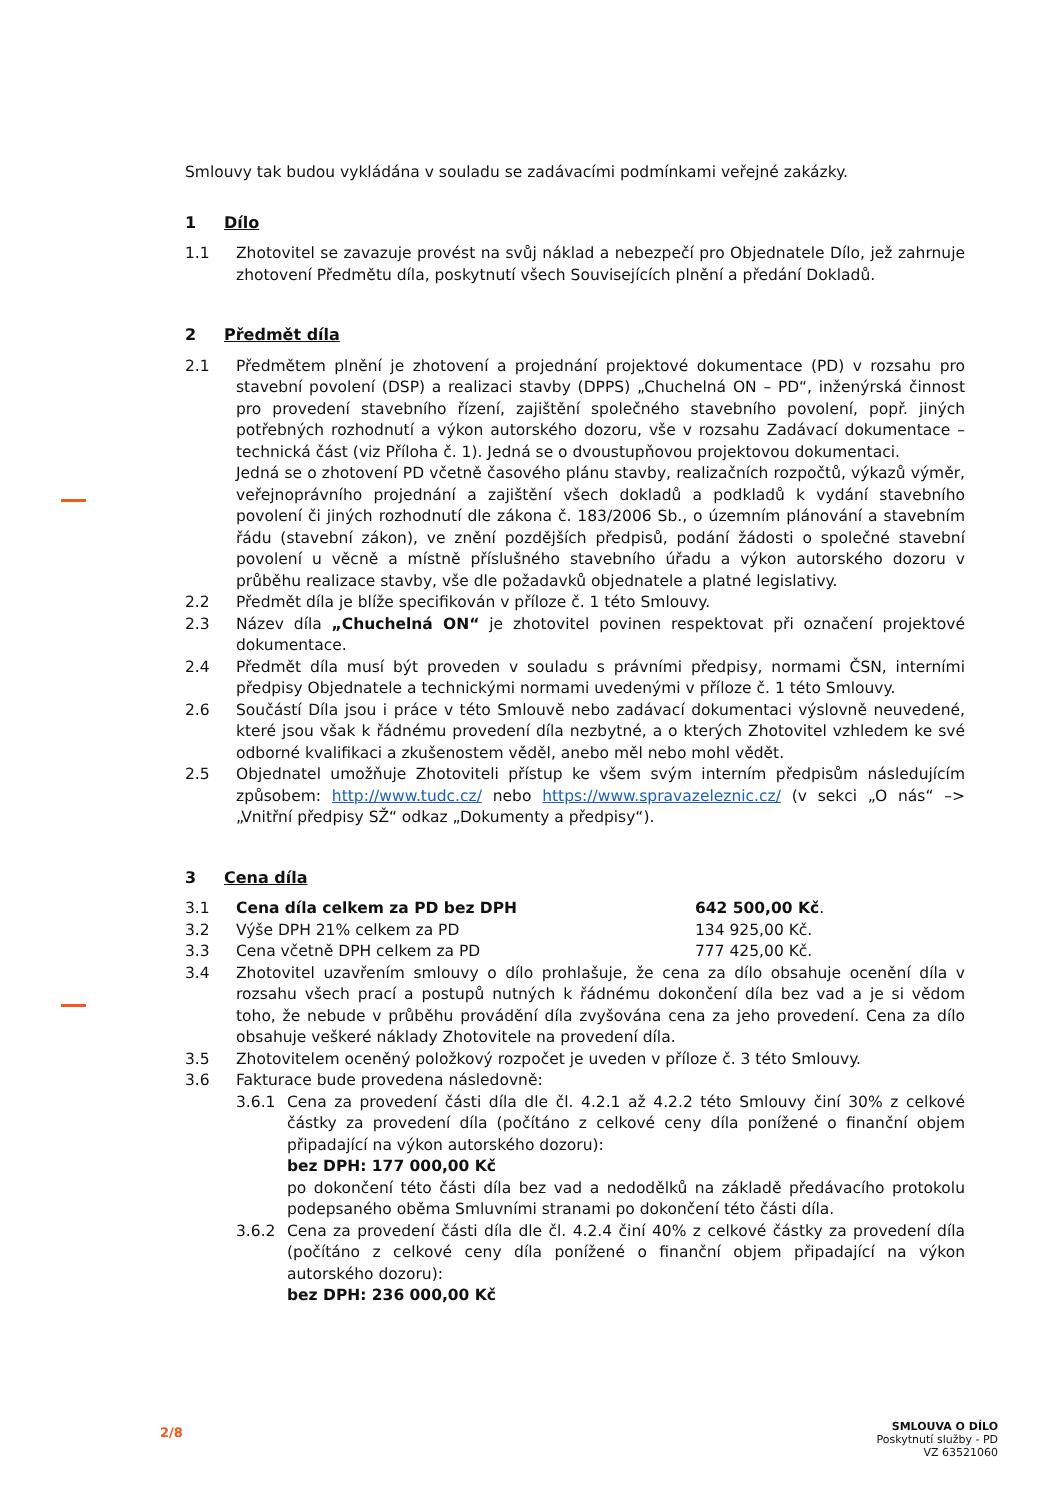Smlouvy tak budou vykládána v souladu se zadávacími podmínkami veřejné zakázky.
1 Dílo
1.1 Zhotovitel se zavazuje provést na svůj náklad a nebezpečí pro Objednatele Dílo, jež zahrnuje zhotovení Předmětu díla, poskytnutí všech Souvisejících plnění a předání Dokladů.
2 Předmět díla
2.1 Předmětem plnění je zhotovení a projednání projektové dokumentace (PD) v rozsahu pro stavební povolení (DSP) a realizaci stavby (DPPS) „Chuchelná ON – PD“, inženýrská činnost pro provedení stavebního řízení, zajištění společného stavebního povolení, popř. jiných potřebných rozhodnutí a výkon autorského dozoru, vše v rozsahu Zadávací dokumentace – technická část (viz Příloha č. 1). Jedná se o dvoustupňovou projektovou dokumentaci.
Jedná se o zhotovení PD včetně časového plánu stavby, realizačních rozpočtů, výkazů výměr, veřejnoprávního projednání a zajištění všech dokladů a podkladů k vydání stavebního povolení či jiných rozhodnutí dle zákona č. 183/2006 Sb., o územním plánování a stavebním řádu (stavební zákon), ve znění pozdějších předpisů, podání žádosti o společné stavební povolení u věcně a místně příslušného stavebního úřadu a výkon autorského dozoru v průběhu realizace stavby, vše dle požadavků objednatele a platné legislativy.
2.2 Předmět díla je blíže specifikován v příloze č. 1 této Smlouvy.
2.3 Název díla „Chuchelná ON“ je zhotovitel povinen respektovat při označení projektové dokumentace.
2.4 Předmět díla musí být proveden v souladu s právními předpisy, normami ČSN, interními předpisy Objednatele a technickými normami uvedenými v příloze č. 1 této Smlouvy.
2.6 Součástí Díla jsou i práce v této Smlouvě nebo zadávací dokumentaci výslovně neuvedené, které jsou však k řádnému provedení díla nezbytné, a o kterých Zhotovitel vzhledem ke své odborné kvalifikaci a zkušenostem věděl, anebo měl nebo mohl vědět.
2.5 Objednatel umožňuje Zhotoviteli přístup ke všem svým interním předpisům následujícím způsobem: http://www.tudc.cz/ nebo https://www.spravazeleznic.cz/ (v sekci „O nás“ –> „Vnitřní předpisy SŽ“ odkaz „Dokumenty a předpisy“).
3 Cena díla
3.1 Cena díla celkem za PD bez DPH 642 500,00 Kč.
3.2 Výše DPH 21% celkem za PD 134 925,00 Kč.
3.3 Cena včetně DPH celkem za PD 777 425,00 Kč.
3.4 Zhotovitel uzavřením smlouvy o dílo prohlašuje, že cena za dílo obsahuje ocenění díla v rozsahu všech prací a postupů nutných k řádnému dokončení díla bez vad a je si vědom toho, že nebude v průběhu provádění díla zvyšována cena za jeho provedení. Cena za dílo obsahuje veškeré náklady Zhotovitele na provedení díla.
3.5 Zhotovitelem oceněný položkový rozpočet je uveden v příloze č. 3 této Smlouvy.
3.6 Fakturace bude provedena následovně:
3.6.1 Cena za provedení části díla dle čl. 4.2.1 až 4.2.2 této Smlouvy činí 30% z celkové částky za provedení díla (počítáno z celkové ceny díla ponížené o finanční objem připadající na výkon autorského dozoru):
bez DPH: 177 000,00 Kč
po dokončení této části díla bez vad a nedodělků na základě předávacího protokolu podepsaného oběma Smluvními stranami po dokončení této části díla.
3.6.2 Cena za provedení části díla dle čl. 4.2.4 činí 40% z celkové částky za provedení díla (počítáno z celkové ceny díla ponížené o finanční objem připadající na výkon autorského dozoru):
bez DPH: 236 000,00 Kč
2/8
SMLOUVA O DÍLO
Poskytnutí služby - PD
VZ 63521060